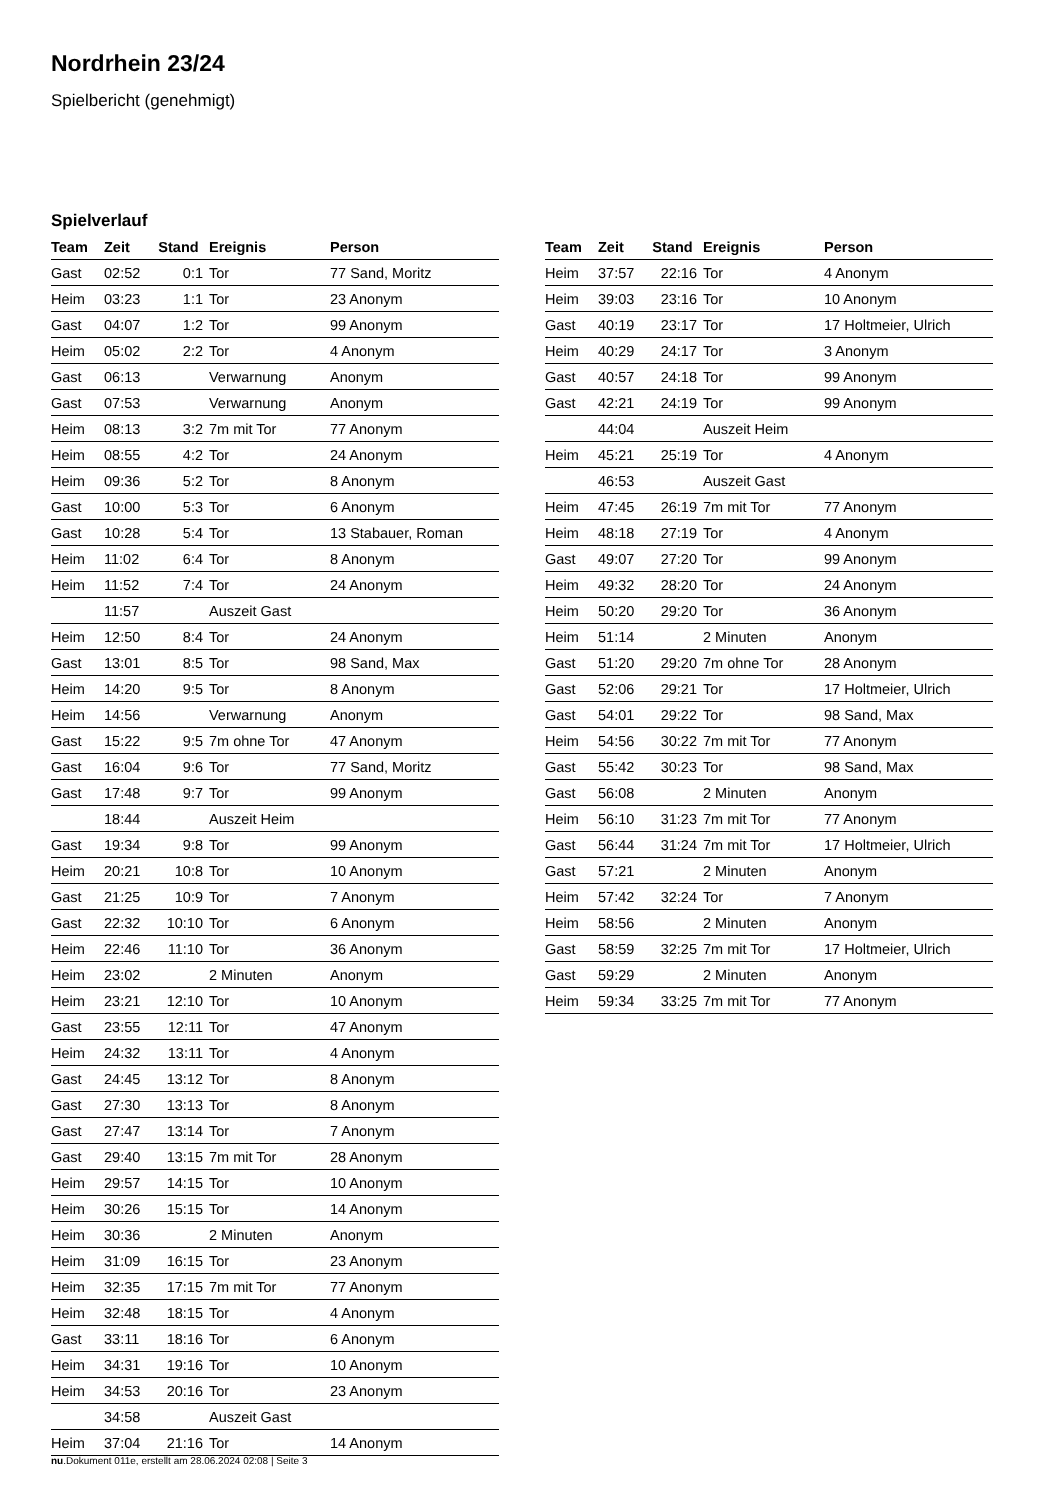Nordrhein 23/24
Spielbericht (genehmigt)
Spielverlauf
| Team | Zeit | Stand | Ereignis | Person |
| --- | --- | --- | --- | --- |
| Gast | 02:52 | 0:1 | Tor | 77 Sand, Moritz |
| Heim | 03:23 | 1:1 | Tor | 23 Anonym |
| Gast | 04:07 | 1:2 | Tor | 99 Anonym |
| Heim | 05:02 | 2:2 | Tor | 4 Anonym |
| Gast | 06:13 | | Verwarnung | Anonym |
| Gast | 07:53 | | Verwarnung | Anonym |
| Heim | 08:13 | 3:2 | 7m mit Tor | 77 Anonym |
| Heim | 08:55 | 4:2 | Tor | 24 Anonym |
| Heim | 09:36 | 5:2 | Tor | 8 Anonym |
| Gast | 10:00 | 5:3 | Tor | 6 Anonym |
| Gast | 10:28 | 5:4 | Tor | 13 Stabauer, Roman |
| Heim | 11:02 | 6:4 | Tor | 8 Anonym |
| Heim | 11:52 | 7:4 | Tor | 24 Anonym |
| | 11:57 | | Auszeit Gast | |
| Heim | 12:50 | 8:4 | Tor | 24 Anonym |
| Gast | 13:01 | 8:5 | Tor | 98 Sand, Max |
| Heim | 14:20 | 9:5 | Tor | 8 Anonym |
| Heim | 14:56 | | Verwarnung | Anonym |
| Gast | 15:22 | 9:5 | 7m ohne Tor | 47 Anonym |
| Gast | 16:04 | 9:6 | Tor | 77 Sand, Moritz |
| Gast | 17:48 | 9:7 | Tor | 99 Anonym |
| | 18:44 | | Auszeit Heim | |
| Gast | 19:34 | 9:8 | Tor | 99 Anonym |
| Heim | 20:21 | 10:8 | Tor | 10 Anonym |
| Gast | 21:25 | 10:9 | Tor | 7 Anonym |
| Gast | 22:32 | 10:10 | Tor | 6 Anonym |
| Heim | 22:46 | 11:10 | Tor | 36 Anonym |
| Heim | 23:02 | | 2 Minuten | Anonym |
| Heim | 23:21 | 12:10 | Tor | 10 Anonym |
| Gast | 23:55 | 12:11 | Tor | 47 Anonym |
| Heim | 24:32 | 13:11 | Tor | 4 Anonym |
| Gast | 24:45 | 13:12 | Tor | 8 Anonym |
| Gast | 27:30 | 13:13 | Tor | 8 Anonym |
| Gast | 27:47 | 13:14 | Tor | 7 Anonym |
| Gast | 29:40 | 13:15 | 7m mit Tor | 28 Anonym |
| Heim | 29:57 | 14:15 | Tor | 10 Anonym |
| Heim | 30:26 | 15:15 | Tor | 14 Anonym |
| Heim | 30:36 | | 2 Minuten | Anonym |
| Heim | 31:09 | 16:15 | Tor | 23 Anonym |
| Heim | 32:35 | 17:15 | 7m mit Tor | 77 Anonym |
| Heim | 32:48 | 18:15 | Tor | 4 Anonym |
| Gast | 33:11 | 18:16 | Tor | 6 Anonym |
| Heim | 34:31 | 19:16 | Tor | 10 Anonym |
| Heim | 34:53 | 20:16 | Tor | 23 Anonym |
| | 34:58 | | Auszeit Gast | |
| Heim | 37:04 | 21:16 | Tor | 14 Anonym |
| Team | Zeit | Stand | Ereignis | Person |
| --- | --- | --- | --- | --- |
| Heim | 37:57 | 22:16 | Tor | 4 Anonym |
| Heim | 39:03 | 23:16 | Tor | 10 Anonym |
| Gast | 40:19 | 23:17 | Tor | 17 Holtmeier, Ulrich |
| Heim | 40:29 | 24:17 | Tor | 3 Anonym |
| Gast | 40:57 | 24:18 | Tor | 99 Anonym |
| Gast | 42:21 | 24:19 | Tor | 99 Anonym |
| | 44:04 | | Auszeit Heim | |
| Heim | 45:21 | 25:19 | Tor | 4 Anonym |
| | 46:53 | | Auszeit Gast | |
| Heim | 47:45 | 26:19 | 7m mit Tor | 77 Anonym |
| Heim | 48:18 | 27:19 | Tor | 4 Anonym |
| Gast | 49:07 | 27:20 | Tor | 99 Anonym |
| Heim | 49:32 | 28:20 | Tor | 24 Anonym |
| Heim | 50:20 | 29:20 | Tor | 36 Anonym |
| Heim | 51:14 | | 2 Minuten | Anonym |
| Gast | 51:20 | 29:20 | 7m ohne Tor | 28 Anonym |
| Gast | 52:06 | 29:21 | Tor | 17 Holtmeier, Ulrich |
| Gast | 54:01 | 29:22 | Tor | 98 Sand, Max |
| Heim | 54:56 | 30:22 | 7m mit Tor | 77 Anonym |
| Gast | 55:42 | 30:23 | Tor | 98 Sand, Max |
| Gast | 56:08 | | 2 Minuten | Anonym |
| Heim | 56:10 | 31:23 | 7m mit Tor | 77 Anonym |
| Gast | 56:44 | 31:24 | 7m mit Tor | 17 Holtmeier, Ulrich |
| Gast | 57:21 | | 2 Minuten | Anonym |
| Heim | 57:42 | 32:24 | Tor | 7 Anonym |
| Heim | 58:56 | | 2 Minuten | Anonym |
| Gast | 58:59 | 32:25 | 7m mit Tor | 17 Holtmeier, Ulrich |
| Gast | 59:29 | | 2 Minuten | Anonym |
| Heim | 59:34 | 33:25 | 7m mit Tor | 77 Anonym |
nu.Dokument 011e, erstellt am 28.06.2024 02:08 | Seite 3